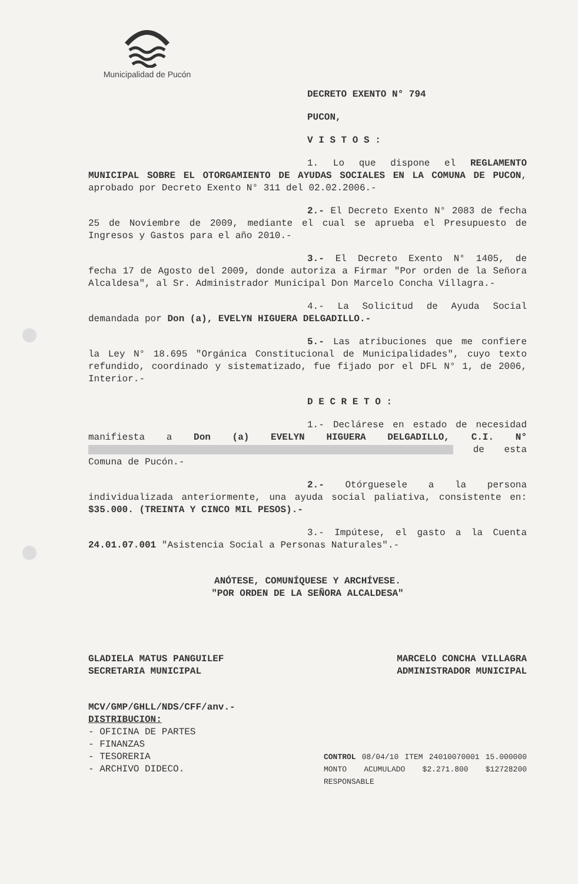Municipalidad de Pucón
DECRETO EXENTO N° 794
PUCON,
V I S T O S :
1. Lo que dispone el REGLAMENTO MUNICIPAL SOBRE EL OTORGAMIENTO DE AYUDAS SOCIALES EN LA COMUNA DE PUCON, aprobado por Decreto Exento N° 311 del 02.02.2006.-
2.- El Decreto Exento N° 2083 de fecha 25 de Noviembre de 2009, mediante el cual se aprueba el Presupuesto de Ingresos y Gastos para el año 2010.-
3.- El Decreto Exento N° 1405, de fecha 17 de Agosto del 2009, donde autoriza a Firmar "Por orden de la Señora Alcaldesa", al Sr. Administrador Municipal Don Marcelo Concha Villagra.-
4.- La Solicitud de Ayuda Social demandada por Don (a), EVELYN HIGUERA DELGADILLO.-
5.- Las atribuciones que me confiere la Ley N° 18.695 "Orgánica Constitucional de Municipalidades", cuyo texto refundido, coordinado y sistematizado, fue fijado por el DFL N° 1, de 2006, Interior.-
D E C R E T O :
1.- Declárese en estado de necesidad manifiesta a Don (a) EVELYN HIGUERA DELGADILLO, C.I. N° de esta Comuna de Pucón.-
2.- Otórguesele a la persona individualizada anteriormente, una ayuda social paliativa, consistente en: $35.000. (TREINTA Y CINCO MIL PESOS).-
3.- Impútese, el gasto a la Cuenta 24.01.07.001 "Asistencia Social a Personas Naturales".-
ANÓTESE, COMUNÍQUESE Y ARCHÍVESE.
"POR ORDEN DE LA SEÑORA ALCALDESA"
GLADIELA MATUS PANGUILEF
SECRETARIA MUNICIPAL
MARCELO CONCHA VILLAGRA
ADMINISTRADOR MUNICIPAL
MCV/GMP/GHLL/NDS/CFF/anv.-
DISTRIBUCION:
- OFICINA DE PARTES
- FINANZAS
- TESORERIA
- ARCHIVO DIDECO.
CONTROL 08/04/10 ITEM 24010070001 15.000000 MONTO ACUMULADO $2.271.800 $12728200 RESPONSABLE